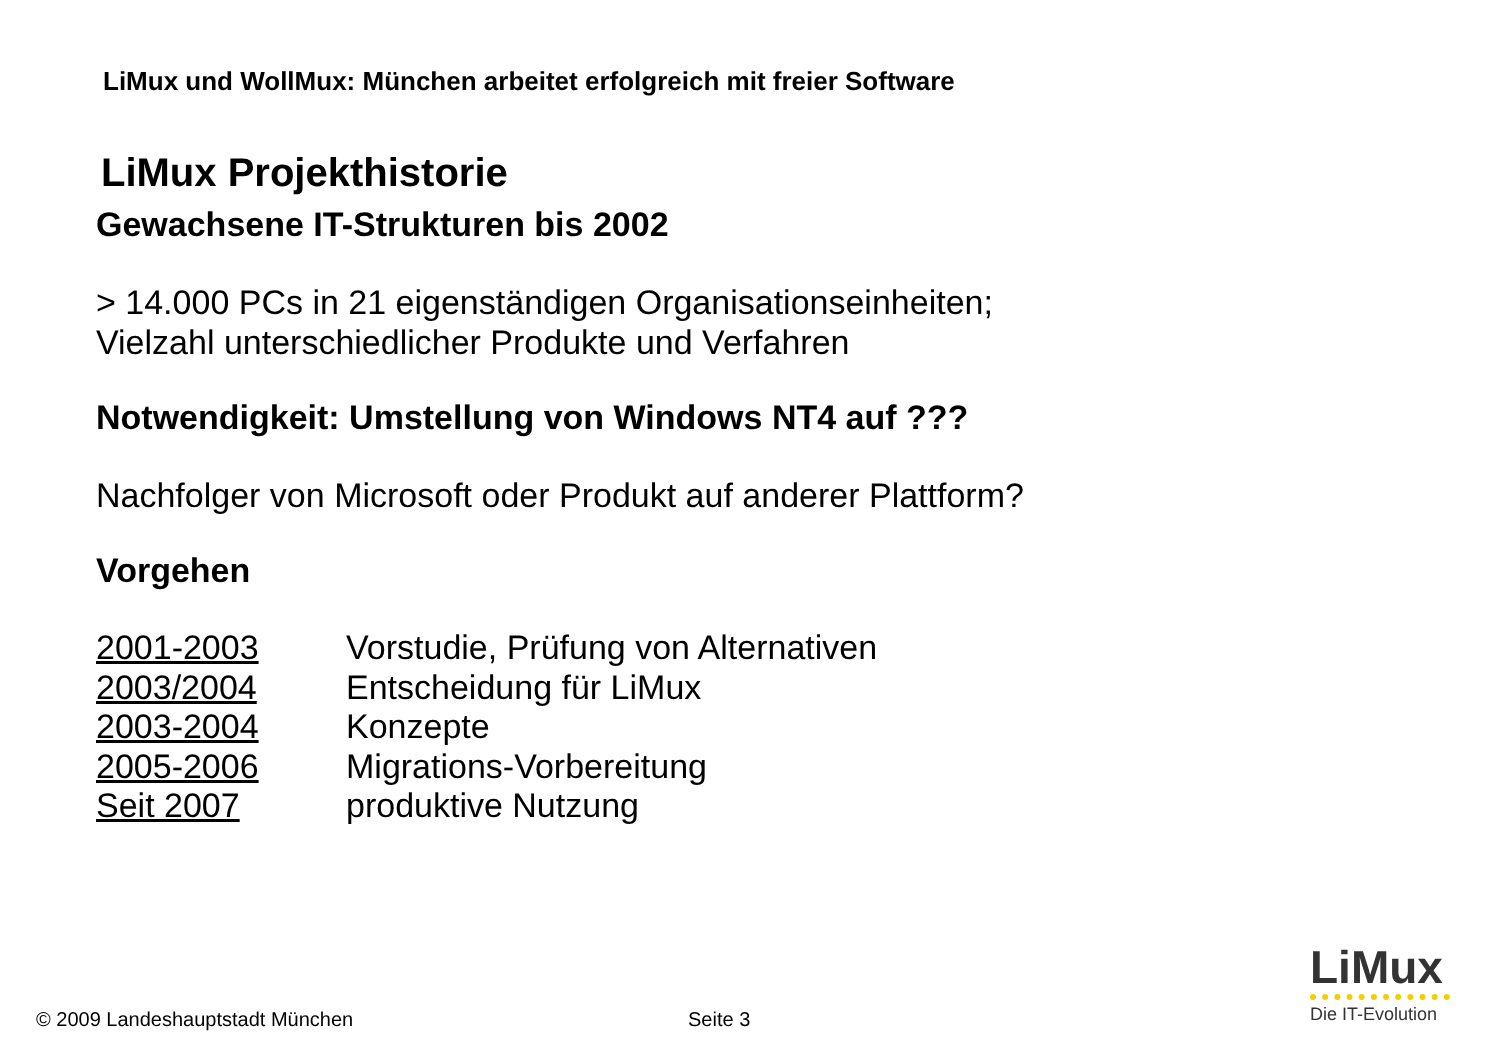LiMux und WollMux: München arbeitet erfolgreich mit freier Software
LiMux Projekthistorie
Gewachsene IT-Strukturen bis 2002
> 14.000 PCs in 21 eigenständigen Organisationseinheiten;
Vielzahl unterschiedlicher Produkte und Verfahren
Notwendigkeit: Umstellung von Windows NT4 auf ???
Nachfolger von Microsoft oder Produkt auf anderer Plattform?
Vorgehen
| 2001-2003 | Vorstudie, Prüfung von Alternativen |
| 2003/2004 | Entscheidung für LiMux |
| 2003-2004 | Konzepte |
| 2005-2006 | Migrations-Vorbereitung |
| Seit 2007 | produktive Nutzung |
© 2009 Landeshauptstadt München
Seite 3
LiMux
Die IT-Evolution